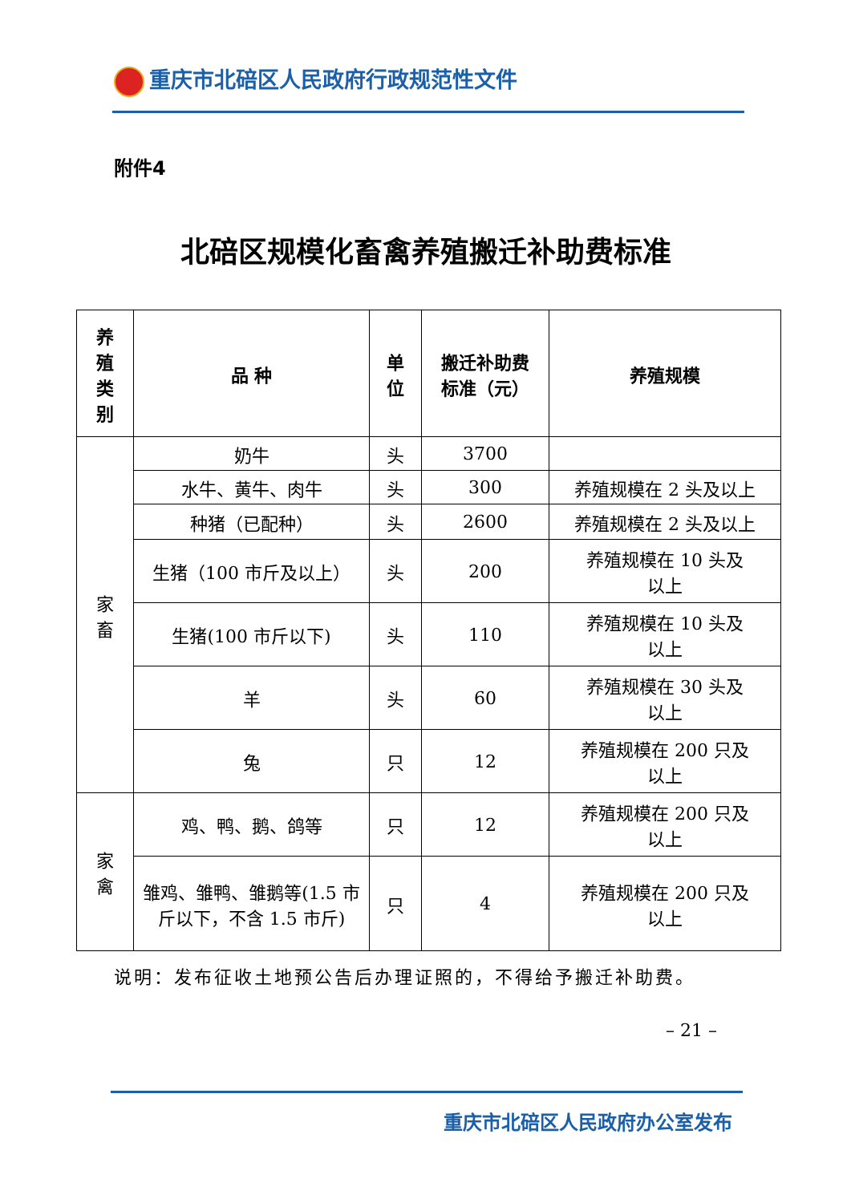重庆市北碚区人民政府行政规范性文件
附件4
北碚区规模化畜禽养殖搬迁补助费标准
| 养 殖 类 别 | 品 种 | 单 位 | 搬迁补助费 标准（元） | 养殖规模 |
| --- | --- | --- | --- | --- |
| 家 畜 | 奶牛 | 头 | 3700 | |
| | 水牛、黄牛、肉牛 | 头 | 300 | 养殖规模在 2 头及以上 |
| | 种猪（已配种） | 头 | 2600 | 养殖规模在 2 头及以上 |
| | 生猪（100 市斤及以上） | 头 | 200 | 养殖规模在 10 头及 以上 |
| | 生猪(100 市斤以下) | 头 | 110 | 养殖规模在 10 头及 以上 |
| | 羊 | 头 | 60 | 养殖规模在 30 头及 以上 |
| | 兔 | 只 | 12 | 养殖规模在 200 只及 以上 |
| 家 禽 | 鸡、鸭、鹅、鸽等 | 只 | 12 | 养殖规模在 200 只及 以上 |
| | 雏鸡、雏鸭、雏鹅等(1.5 市斤以下，不含 1.5 市斤) | 只 | 4 | 养殖规模在 200 只及 以上 |
说明：发布征收土地预公告后办理证照的，不得给予搬迁补助费。
– 21 –
重庆市北碚区人民政府办公室发布